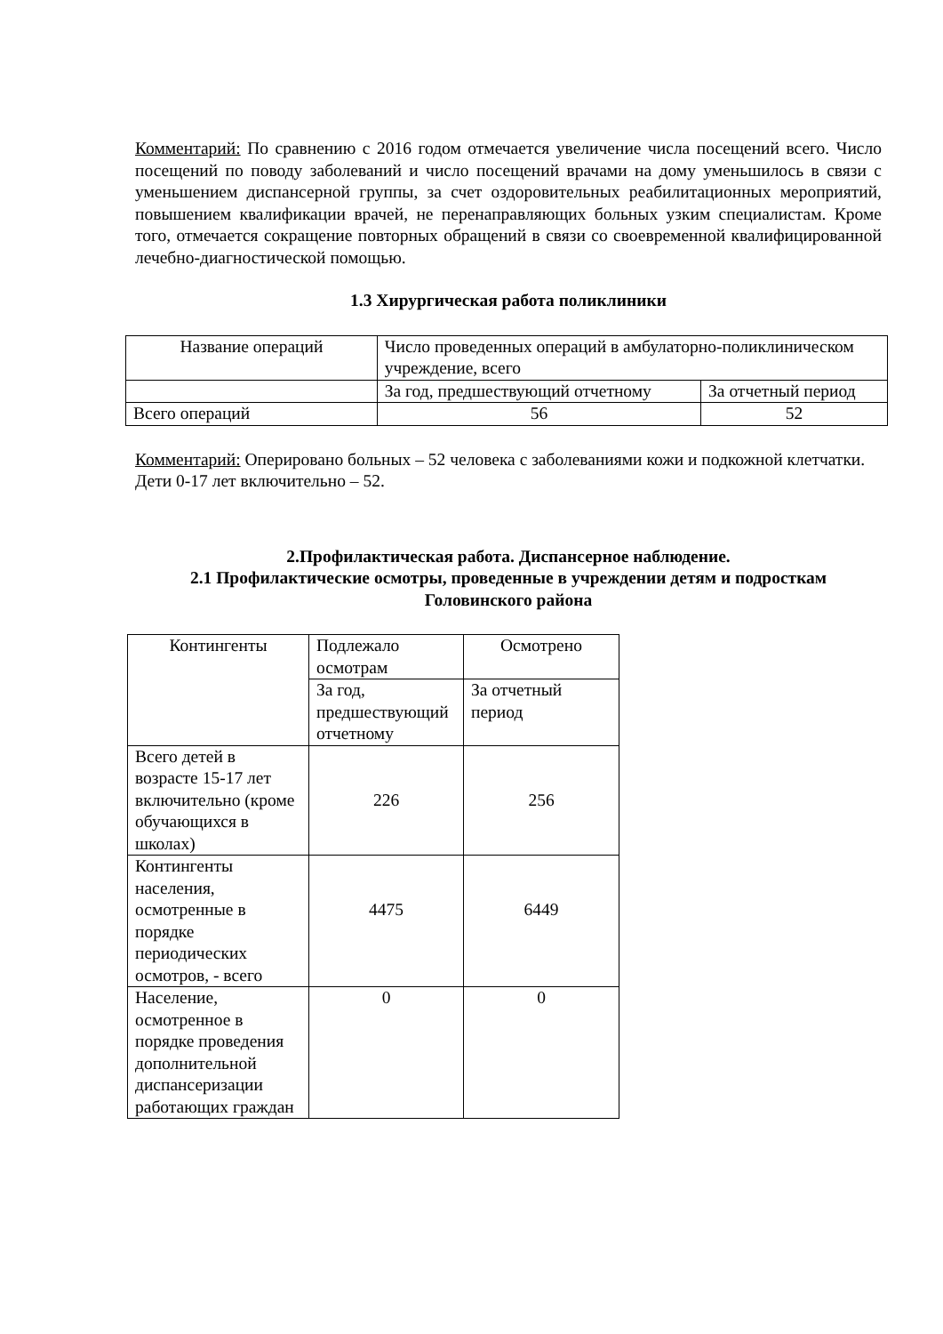Комментарий: По сравнению с 2016 годом отмечается увеличение числа посещений всего. Число посещений по поводу заболеваний и число посещений врачами на дому уменьшилось в связи с уменьшением диспансерной группы, за счет оздоровительных реабилитационных мероприятий, повышением квалификации врачей, не перенаправляющих больных узким специалистам. Кроме того, отмечается сокращение повторных обращений в связи со своевременной квалифицированной лечебно-диагностической помощью.
1.3 Хирургическая работа поликлиники
| Название операций | Число проведенных операций в амбулаторно-поликлиническом учреждение, всего | |
| | За год, предшествующий отчетному | За отчетный период |
| Всего операций | 56 | 52 |
Комментарий: Оперировано больных – 52 человека с заболеваниями кожи и подкожной клетчатки. Дети 0-17 лет включительно – 52.
2.Профилактическая работа. Диспансерное наблюдение.
2.1 Профилактические осмотры, проведенные в учреждении детям и подросткам Головинского района
| Контингенты | Подлежало осмотрам | Осмотрено |
| | За год, предшествующий отчетному | За отчетный период |
| Всего детей в возрасте 15-17 лет включительно (кроме обучающихся в школах) | 226 | 256 |
| Контингенты населения, осмотренные в порядке периодических осмотров, - всего | 4475 | 6449 |
| Население, осмотренное в порядке проведения дополнительной диспансеризации работающих граждан | 0 | 0 |